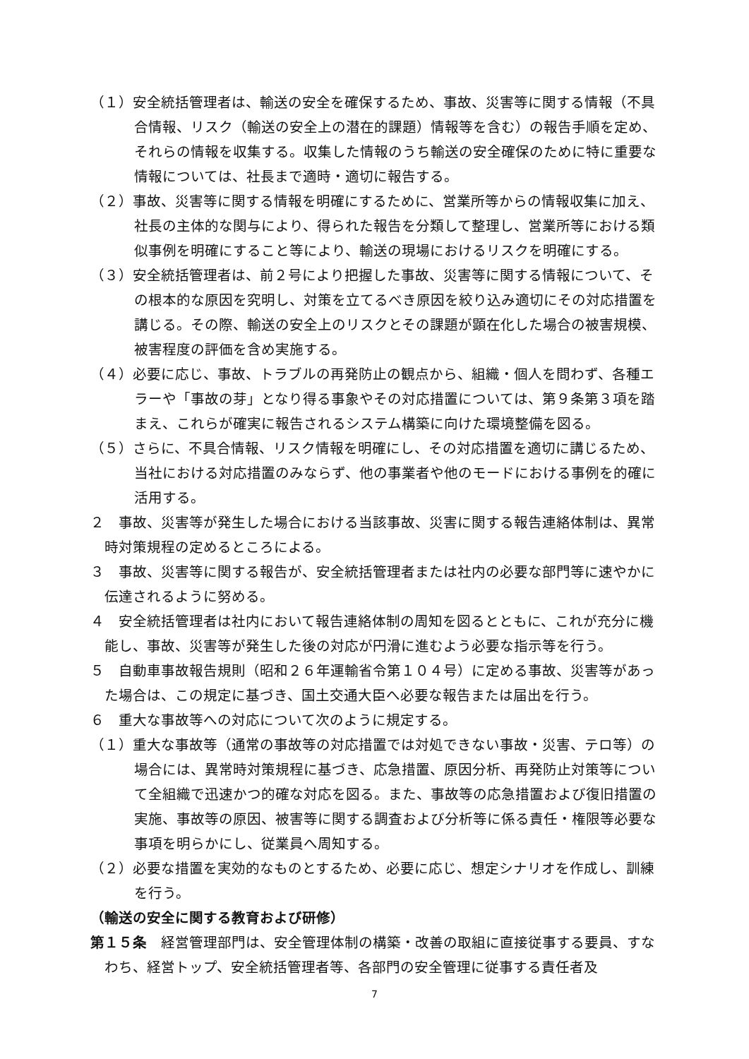（１）安全統括管理者は、輸送の安全を確保するため、事故、災害等に関する情報（不具合情報、リスク（輸送の安全上の潜在的課題）情報等を含む）の報告手順を定め、それらの情報を収集する。収集した情報のうち輸送の安全確保のために特に重要な情報については、社長まで適時・適切に報告する。
（２）事故、災害等に関する情報を明確にするために、営業所等からの情報収集に加え、社長の主体的な関与により、得られた報告を分類して整理し、営業所等における類似事例を明確にすること等により、輸送の現場におけるリスクを明確にする。
（３）安全統括管理者は、前２号により把握した事故、災害等に関する情報について、その根本的な原因を究明し、対策を立てるべき原因を絞り込み適切にその対応措置を講じる。その際、輸送の安全上のリスクとその課題が顕在化した場合の被害規模、被害程度の評価を含め実施する。
（４）必要に応じ、事故、トラブルの再発防止の観点から、組織・個人を問わず、各種エラーや「事故の芽」となり得る事象やその対応措置については、第９条第３項を踏まえ、これらが確実に報告されるシステム構築に向けた環境整備を図る。
（５）さらに、不具合情報、リスク情報を明確にし、その対応措置を適切に講じるため、当社における対応措置のみならず、他の事業者や他のモードにおける事例を的確に活用する。
２　事故、災害等が発生した場合における当該事故、災害に関する報告連絡体制は、異常時対策規程の定めるところによる。
３　事故、災害等に関する報告が、安全統括管理者または社内の必要な部門等に速やかに伝達されるように努める。
４　安全統括管理者は社内において報告連絡体制の周知を図るとともに、これが充分に機能し、事故、災害等が発生した後の対応が円滑に進むよう必要な指示等を行う。
５　自動車事故報告規則（昭和２６年運輸省令第１０４号）に定める事故、災害等があった場合は、この規定に基づき、国土交通大臣へ必要な報告または届出を行う。
６　重大な事故等への対応について次のように規定する。
（１）重大な事故等（通常の事故等の対応措置では対処できない事故・災害、テロ等）の場合には、異常時対策規程に基づき、応急措置、原因分析、再発防止対策等について全組織で迅速かつ的確な対応を図る。また、事故等の応急措置および復旧措置の実施、事故等の原因、被害等に関する調査および分析等に係る責任・権限等必要な事項を明らかにし、従業員へ周知する。
（２）必要な措置を実効的なものとするため、必要に応じ、想定シナリオを作成し、訓練を行う。
（輸送の安全に関する教育および研修）
第１５条　経営管理部門は、安全管理体制の構築・改善の取組に直接従事する要員、すなわち、経営トップ、安全統括管理者等、各部門の安全管理に従事する責任者及
7